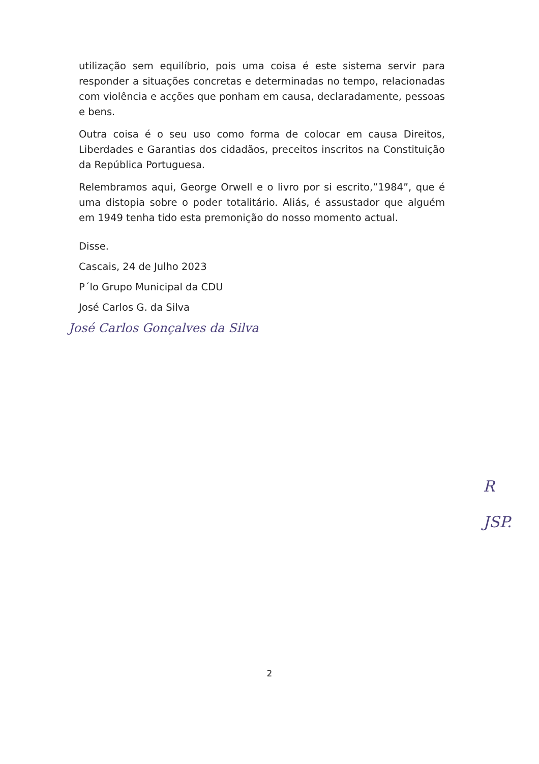utilização sem equilíbrio, pois uma coisa é este sistema servir para responder a situações concretas e determinadas no tempo, relacionadas com violência e acções que ponham em causa, declaradamente, pessoas e bens.
Outra coisa é o seu uso como forma de colocar em causa Direitos, Liberdades e Garantias dos cidadãos, preceitos inscritos na Constituição da República Portuguesa.
Relembramos aqui, George Orwell e o livro por si escrito,”1984”, que é uma distopia sobre o poder totalitário. Aliás, é assustador que alguém em 1949 tenha tido esta premonição do nosso momento actual.
Disse.
Cascais, 24 de Julho 2023
P´lo Grupo Municipal da CDU
José Carlos G. da Silva
José Carlos Gonçalves da Silva
R
JSP.
2